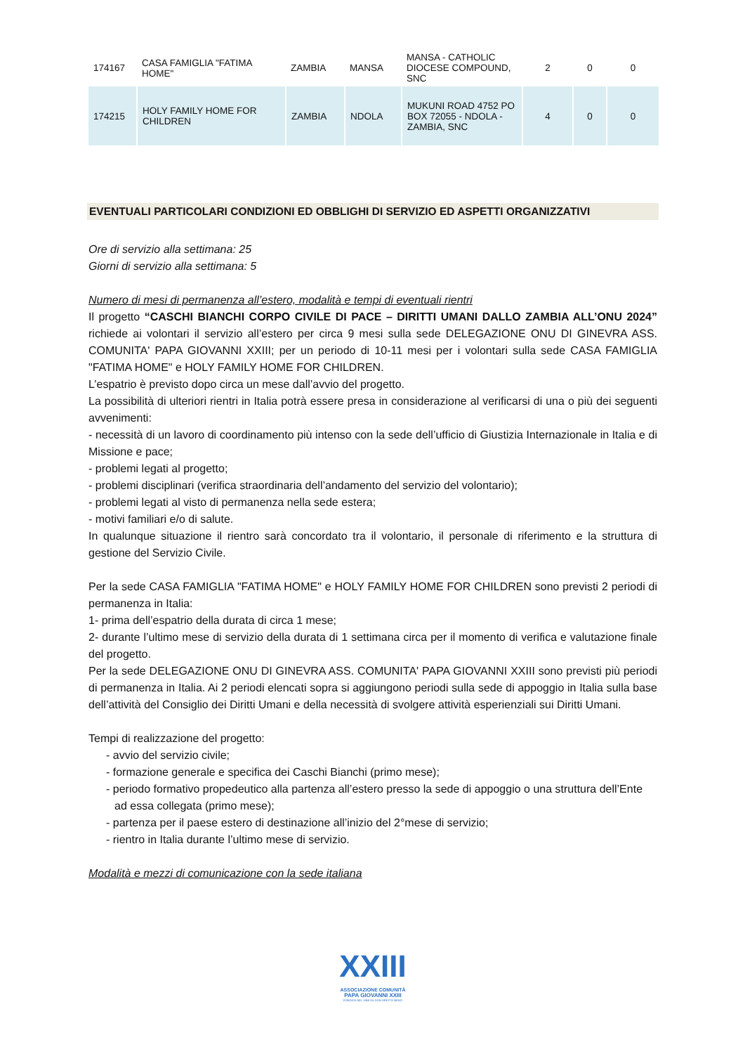| 174167 | CASA FAMIGLIA "FATIMA HOME" | ZAMBIA | MANSA | MANSA - CATHOLIC DIOCESE COMPOUND, SNC | 2 | 0 | 0 |
| 174215 | HOLY FAMILY HOME FOR CHILDREN | ZAMBIA | NDOLA | MUKUNI ROAD 4752 PO BOX 72055 - NDOLA - ZAMBIA, SNC | 4 | 0 | 0 |
EVENTUALI PARTICOLARI CONDIZIONI ED OBBLIGHI DI SERVIZIO ED ASPETTI ORGANIZZATIVI
Ore di servizio alla settimana: 25
Giorni di servizio alla settimana: 5
Numero di mesi di permanenza all’estero, modalità e tempi di eventuali rientri
Il progetto “CASCHI BIANCHI CORPO CIVILE DI PACE – DIRITTI UMANI DALLO ZAMBIA ALL’ONU 2024” richiede ai volontari il servizio all’estero per circa 9 mesi sulla sede DELEGAZIONE ONU DI GINEVRA ASS. COMUNITA' PAPA GIOVANNI XXIII; per un periodo di 10-11 mesi per i volontari sulla sede CASA FAMIGLIA "FATIMA HOME" e HOLY FAMILY HOME FOR CHILDREN.
L’espatrio è previsto dopo circa un mese dall’avvio del progetto.
La possibilità di ulteriori rientri in Italia potrà essere presa in considerazione al verificarsi di una o più dei seguenti avvenimenti:
- necessità di un lavoro di coordinamento più intenso con la sede dell’ufficio di Giustizia Internazionale in Italia e di Missione e pace;
- problemi legati al progetto;
- problemi disciplinari (verifica straordinaria dell’andamento del servizio del volontario);
- problemi legati al visto di permanenza nella sede estera;
- motivi familiari e/o di salute.
In qualunque situazione il rientro sarà concordato tra il volontario, il personale di riferimento e la struttura di gestione del Servizio Civile.
Per la sede CASA FAMIGLIA "FATIMA HOME" e HOLY FAMILY HOME FOR CHILDREN sono previsti 2 periodi di permanenza in Italia:
1- prima dell’espatrio della durata di circa 1 mese;
2- durante l’ultimo mese di servizio della durata di 1 settimana circa per il momento di verifica e valutazione finale del progetto.
Per la sede DELEGAZIONE ONU DI GINEVRA ASS. COMUNITA' PAPA GIOVANNI XXIII sono previsti più periodi di permanenza in Italia. Ai 2 periodi elencati sopra si aggiungono periodi sulla sede di appoggio in Italia sulla base dell’attività del Consiglio dei Diritti Umani e della necessità di svolgere attività esperienziali sui Diritti Umani.
Tempi di realizzazione del progetto:
- avvio del servizio civile;
- formazione generale e specifica dei Caschi Bianchi (primo mese);
- periodo formativo propedeutico alla partenza all’estero presso la sede di appoggio o una struttura dell’Ente ad essa collegata (primo mese);
- partenza per il paese estero di destinazione all’inizio del 2°mese di servizio;
- rientro in Italia durante l’ultimo mese di servizio.
Modalità e mezzi di comunicazione con la sede italiana
XXIII
ASSOCIAZIONE COMUNITÀ
PAPA GIOVANNI XXIII
FONDATA NEL 1968 DA DON ORESTE BENZI